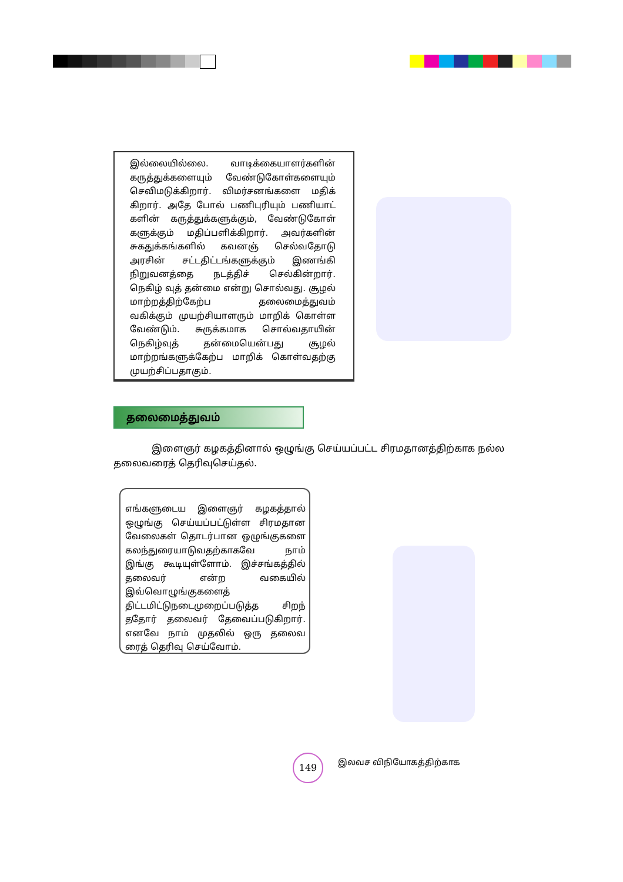இல்லையில்லை. வாடிக்கையாளர்களின் கருத்துக்களையும் வேண்டுகோள்களையும் செவிமடுக்கிறார். விமர்சனங்களை மதிக் கிறார். அதே போல் பணிபுரியும் பணியாட் களின் கருத்துக்களுக்கும், வேண்டுகோள் களுக்கும் மதிப்பளிக்கிறார். அவர்களின் சுகதுக்கங்களில் கவனஞ் செல்வதோடு அரசின் சட்டதிட்டங்களுக்கும் இணங்கி நிறுவனத்தை நடத்திச் செல்கின்றார். நெகிழ் வுத் தன்மை என்று சொல்வது. சூழல் மாற்றத்திற்கேற்ப தலைமைத்துவம் வகிக்கும் முயற்சியாளரும் மாறிக் கொள்ள வேண்டும். சுருக்கமாக சொல்வதாயின் நெகிழ்வுத் தன்மையென்பது சூழல் மாற்றங்களுக்கேற்ப மாறிக் கொள்வதற்கு முயற்சிப்பதாகும்.
தலைமைத்துவம்
இளைஞர் கழகத்தினால் ஒழுங்கு செய்யப்பட்ட சிரமதானத்திற்காக நல்ல தலைவரைத் தெரிவுசெய்தல்.
எங்களுடைய இளைஞர் கழகத்தால் ஒழுங்கு செய்யப்பட்டுள்ள சிரமதான வேலைகள் தொடர்பான ஒழுங்குகளை கலந்துரையாடுவதற்காகவே நாம் இங்கு கூடியுள்ளோம். இச்சங்கத்தில் தலைவர் என்ற வகையில் இவ்வொழுங்குகளைத் திட்டமிட்டுநடைமுறைப்படுத்த சிறந் ததோர் தலைவர் தேவைப்படுகிறார். எனவே நாம் முதலில் ஒரு தலைவ ரைத் தெரிவு செய்வோம்.
149 இலவச விநியோகத்திற்காக